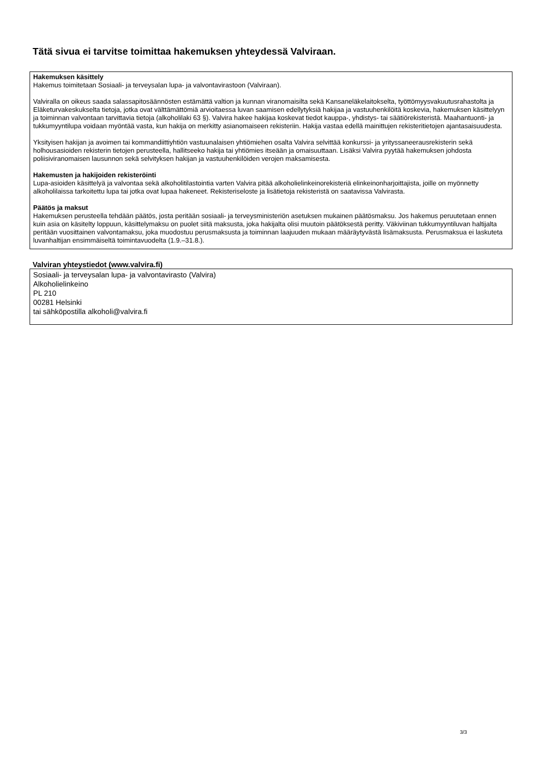Tätä sivua ei tarvitse toimittaa hakemuksen yhteydessä Valviraan.
Hakemuksen käsittely
Hakemus toimitetaan Sosiaali- ja terveysalan lupa- ja valvontavirastoon (Valviraan).
Valviralla on oikeus saada salassapitosäännösten estämättä valtion ja kunnan viranomaisilta sekä Kansaneläkelaitokselta, työttömyysvakuutusrahastolta ja Eläketurvakeskukselta tietoja, jotka ovat välttämättömiä arvioitaessa luvan saamisen edellytyksiä hakijaa ja vastuuhenkilöitä koskevia, hakemuksen käsittelyyn ja toiminnan valvontaan tarvittavia tietoja (alkoholilaki 63 §). Valvira hakee hakijaa koskevat tiedot kauppa-, yhdistys- tai säätiörekisteristä. Maahantuonti- ja tukkumyyntilupa voidaan myöntää vasta, kun hakija on merkitty asianomaiseen rekisteriin. Hakija vastaa edellä mainittujen rekisteritietojen ajantasaisuudesta.
Yksityisen hakijan ja avoimen tai kommandiittiyhtiön vastuunalaisen yhtiömiehen osalta Valvira selvittää konkurssi- ja yrityssaneerausrekisterin sekä holhousasioiden rekisterin tietojen perusteella, hallitseeko hakija tai yhtiömies itseään ja omaisuuttaan. Lisäksi Valvira pyytää hakemuksen johdosta poliisiviranomaisen lausunnon sekä selvityksen hakijan ja vastuuhenkilöiden verojen maksamisesta.
Hakemusten ja hakijoiden rekisteröinti
Lupa-asioiden käsittelyä ja valvontaa sekä alkoholitilastointia varten Valvira pitää alkoholielinkeinorekisteriä elinkeinonharjoittajista, joille on myönnetty alkoholilaissa tarkoitettu lupa tai jotka ovat lupaa hakeneet. Rekisteriseloste ja lisätietoja rekisteristä on saatavissa Valvirasta.
Päätös ja maksut
Hakemuksen perusteella tehdään päätös, josta peritään sosiaali- ja terveysministeriön asetuksen mukainen päätösmaksu. Jos hakemus peruutetaan ennen kuin asia on käsitelty loppuun, käsittelymaksu on puolet siitä maksusta, joka hakijalta olisi muutoin päätöksestä peritty. Väkiviinan tukkumyyntiluvan haltijalta peritään vuosittainen valvontamaksu, joka muodostuu perusmaksusta ja toiminnan laajuuden mukaan määräytyvästä lisämaksusta. Perusmaksua ei laskuteta luvanhaltijan ensimmäiseltä toimintavuodelta (1.9.–31.8.).
Valviran yhteystiedot (www.valvira.fi)
Sosiaali- ja terveysalan lupa- ja valvontavirasto (Valvira)
Alkoholielinkeino
PL 210
00281 Helsinki
tai sähköpostilla alkoholi@valvira.fi
3/3